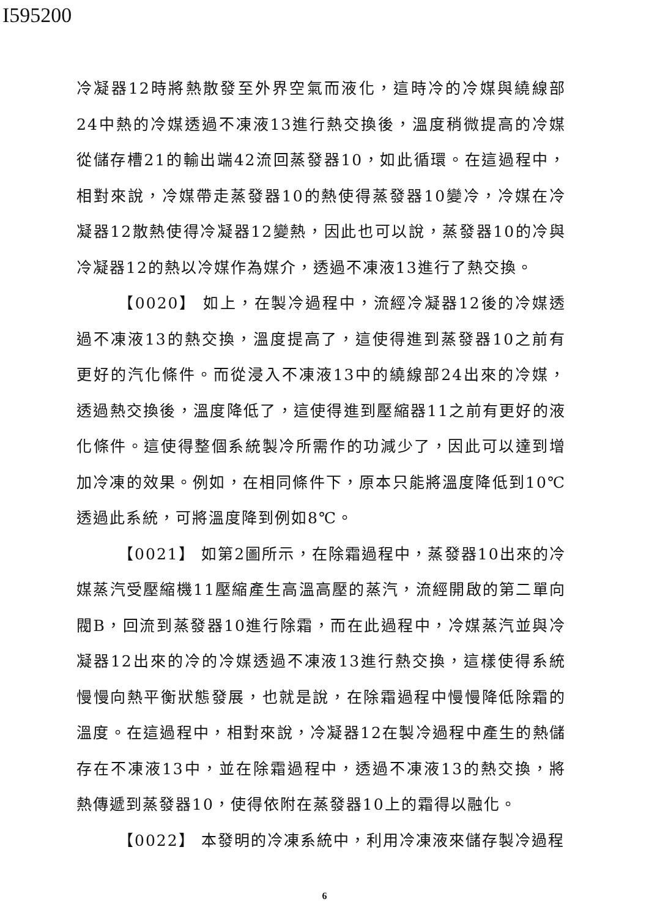I595200
冷凝器12時將熱散發至外界空氣而液化，這時冷的冷媒與繞線部24中熱的冷媒透過不凍液13進行熱交換後，溫度稍微提高的冷媒從儲存槽21的輸出端42流回蒸發器10，如此循環。在這過程中，相對來說，冷媒帶走蒸發器10的熱使得蒸發器10變冷，冷媒在冷凝器12散熱使得冷凝器12變熱，因此也可以說，蒸發器10的冷與冷凝器12的熱以冷媒作為媒介，透過不凍液13進行了熱交換。
【0020】 如上，在製冷過程中，流經冷凝器12後的冷媒透過不凍液13的熱交換，溫度提高了，這使得進到蒸發器10之前有更好的汽化條件。而從浸入不凍液13中的繞線部24出來的冷媒，透過熱交換後，溫度降低了，這使得進到壓縮器11之前有更好的液化條件。這使得整個系統製冷所需作的功減少了，因此可以達到增加冷凍的效果。例如，在相同條件下，原本只能將溫度降低到10℃透過此系統，可將溫度降到例如8℃。
【0021】 如第2圖所示，在除霜過程中，蒸發器10出來的冷媒蒸汽受壓縮機11壓縮產生高溫高壓的蒸汽，流經開啟的第二單向閥B，回流到蒸發器10進行除霜，而在此過程中，冷媒蒸汽並與冷凝器12出來的冷的冷媒透過不凍液13進行熱交換，這樣使得系統慢慢向熱平衡狀態發展，也就是說，在除霜過程中慢慢降低除霜的溫度。在這過程中，相對來說，冷凝器12在製冷過程中產生的熱儲存在不凍液13中，並在除霜過程中，透過不凍液13的熱交換，將熱傳遞到蒸發器10，使得依附在蒸發器10上的霜得以融化。
【0022】 本發明的冷凍系統中，利用冷凍液來儲存製冷過程
6